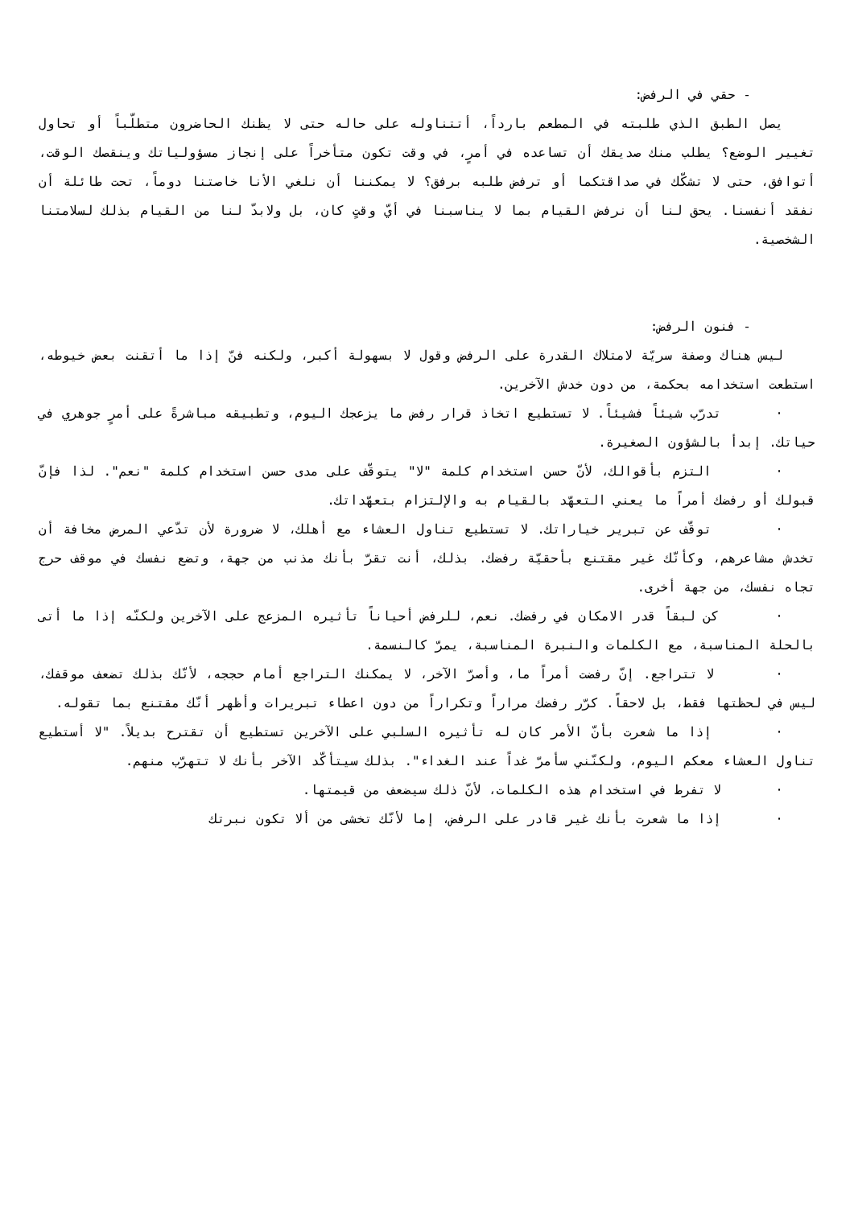- حقي في الرفض:
يصل الطبق الذي طلبته في المطعم بارداً، أتتناوله على حاله حتى لا يظنك الحاضرون متطلّباً أو تحاول تغيير الوضع؟ يطلب منك صديقك أن تساعده في أمرٍ، في وقت تكون متأخراً على إنجاز مسؤولياتك وينقصك الوقت، أتوافق، حتى لا تشكّك في صداقتكما أو ترفض طلبه برفق؟ لا يمكننا أن نلغي الأنا خاصتنا دوماً، تحت طائلة أن نفقد أنفسنا. يحق لنا أن نرفض القيام بما لا يناسبنا في أيّ وقتٍ كان، بل ولابدّ لنا من القيام بذلك لسلامتنا الشخصية.
- فنون الرفض:
ليس هناك وصفة سريّة لامتلاك القدرة على الرفض وقول لا بسهولة أكبر، ولكنه فنّ إذا ما أتقنت بعض خيوطه، استطعت استخدامه بحكمة، من دون خدش الآخرين.
· تدرّب شيئاً فشيئاً. لا تستطيع اتخاذ قرار رفض ما يزعجك اليوم، وتطبيقه مباشرةً على أمرٍ جوهري في حياتك. إبدأ بالشؤون الصغيرة.
· التزم بأقوالك، لأنّ حسن استخدام كلمة "لا" يتوقّف على مدى حسن استخدام كلمة "نعم". لذا فإنّ قبولك أو رفضك أمراً ما يعني التعهّد بالقيام به والإلتزام بتعهّداتك.
· توقّف عن تبرير خياراتك. لا تستطيع تناول العشاء مع أهلك، لا ضرورة لأن تدّعي المرض مخافة أن تخدش مشاعرهم، وكأنّك غير مقتنع بأحقيّة رفضك. بذلك، أنت تقرّ بأنك مذنب من جهة، وتضع نفسك في موقف حرج تجاه نفسك، من جهة أخرى.
· كن لبقاً قدر الامكان في رفضك. نعم، للرفض أحياناً تأثيره المزعج على الآخرين ولكنّه إذا ما أتى بالحلة المناسبة، مع الكلمات والنبرة المناسبة، يمرّ كالنسمة.
· لا تتراجع. إنّ رفضت أمراً ما، وأصرّ الآخر، لا يمكنك التراجع أمام حججه، لأنّك بذلك تضعف موقفك، ليس في لحظتها فقط، بل لاحقاً. كرّر رفضك مراراً وتكراراً من دون اعطاء تبريرات وأظهر أنّك مقتنع بما تقوله.
· إذا ما شعرت بأنّ الأمر كان له تأثيره السلبي على الآخرين تستطيع أن تقترح بديلاً. "لا أستطيع تناول العشاء معكم اليوم، ولكنّني سأمرّ غداً عند الغداء". بذلك سيتأكّد الآخر بأنك لا تتهرّب منهم.
· لا تفرط في استخدام هذه الكلمات، لأنّ ذلك سيضعف من قيمتها.
· إذا ما شعرت بأنك غير قادر على الرفض، إما لأنّك تخشى من ألا تكون نبرتك